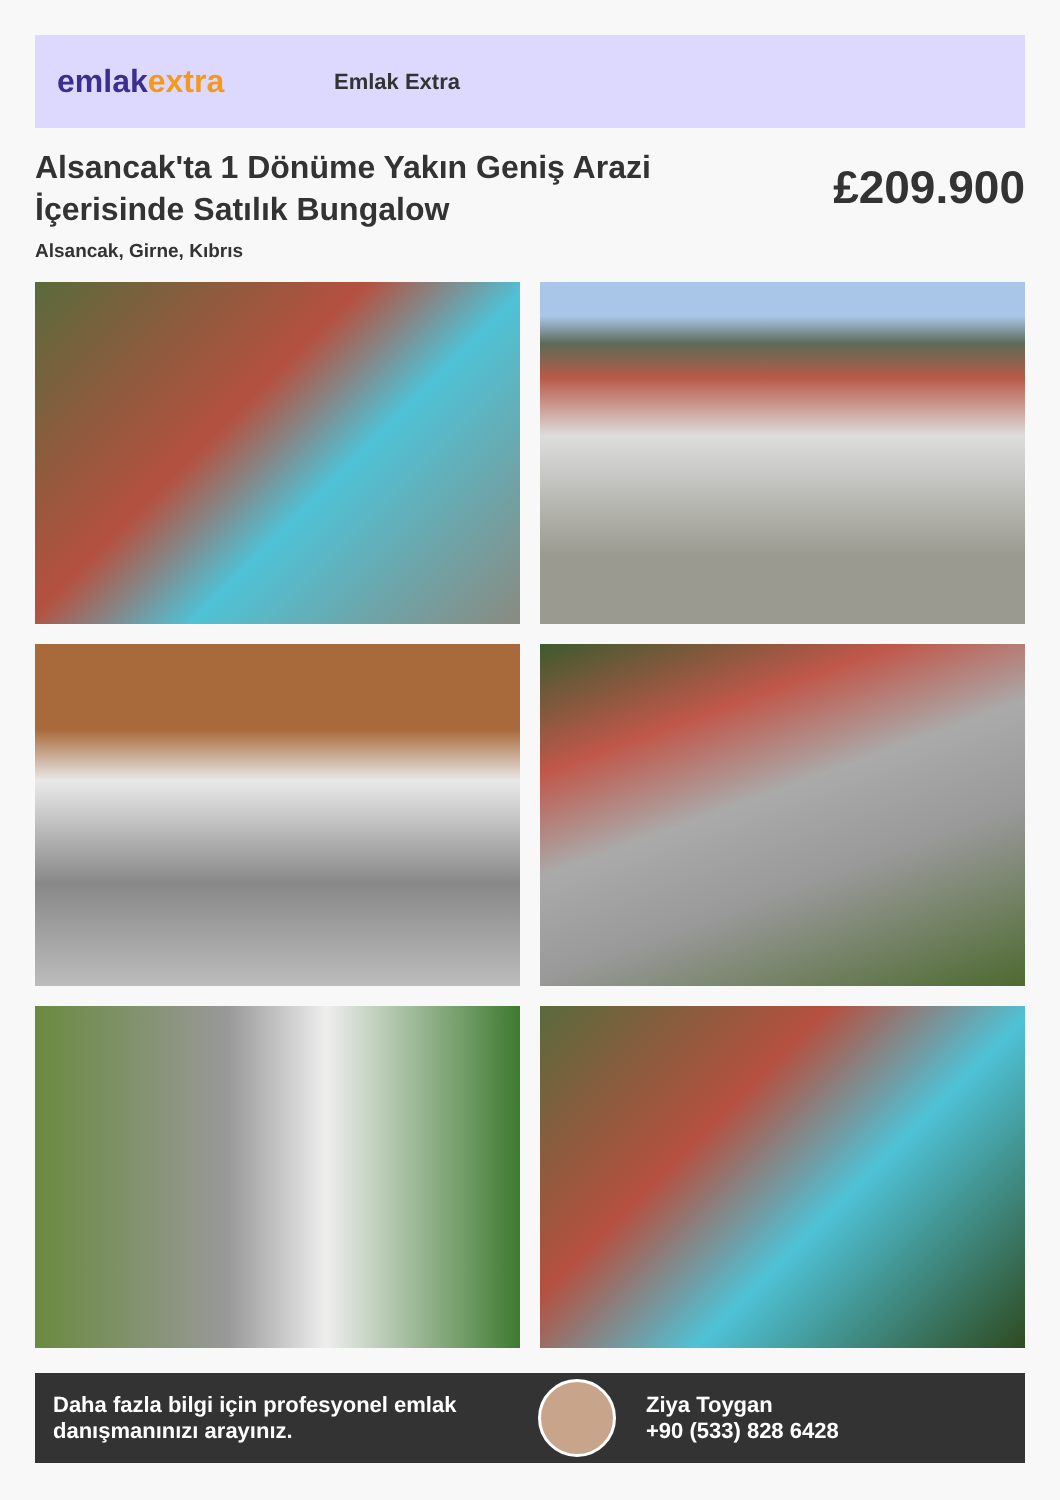emlakextra
Emlak Extra
Alsancak'ta 1 Dönüme Yakın Geniş Arazi İçerisinde Satılık Bungalow
£209.900
Alsancak, Girne, Kıbrıs
Daha fazla bilgi için profesyonel emlak danışmanınızı arayınız.
Ziya Toygan
+90 (533) 828 6428